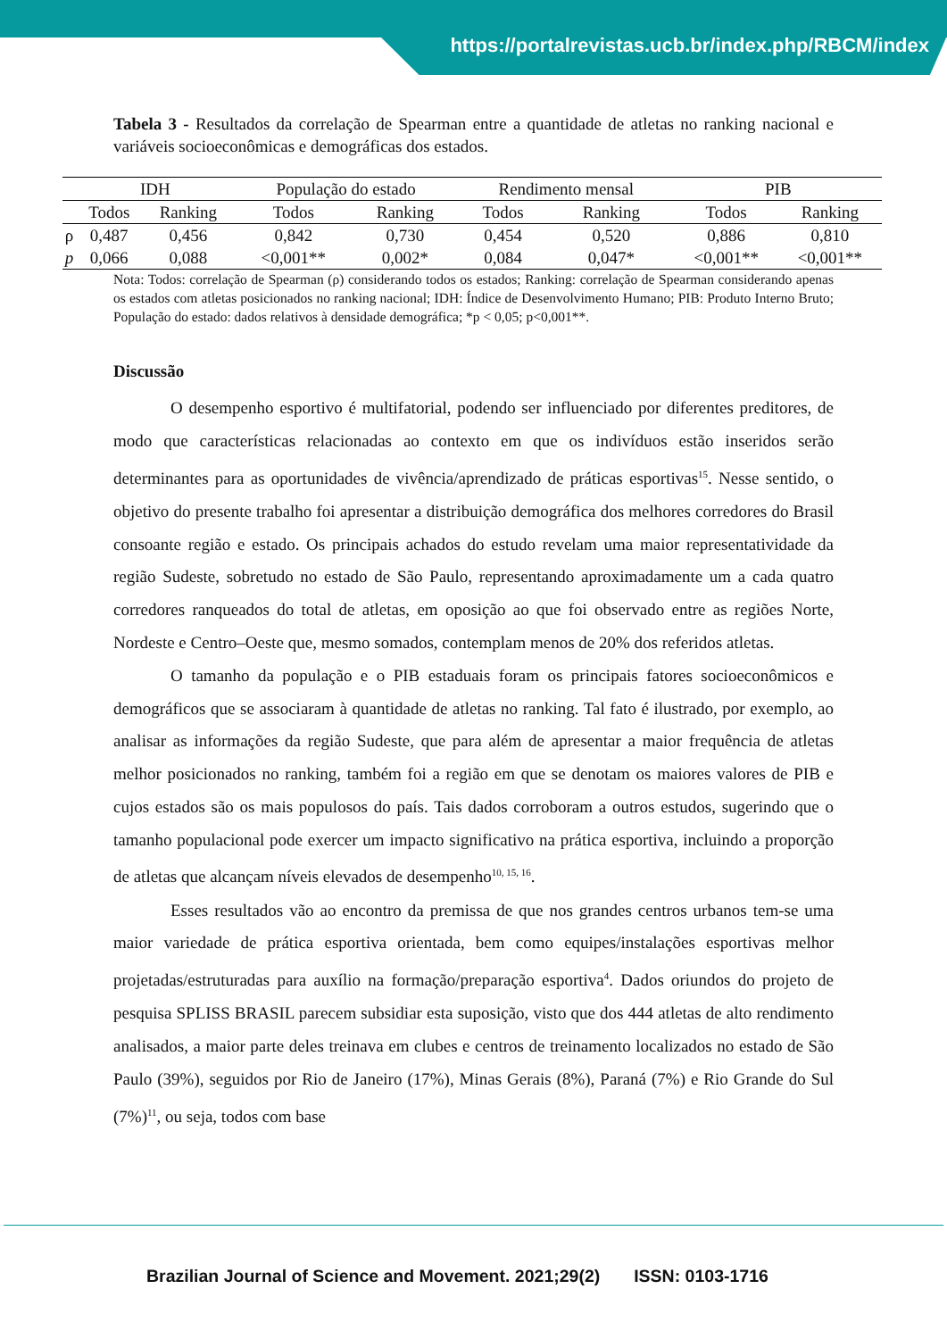https://portalrevistas.ucb.br/index.php/RBCM/index
Tabela 3 - Resultados da correlação de Spearman entre a quantidade de atletas no ranking nacional e variáveis socioeconômicas e demográficas dos estados.
| | IDH | | População do estado | | Rendimento mensal | | PIB | |
| --- | --- | --- | --- | --- | --- | --- | --- | --- |
| | Todos | Ranking | Todos | Ranking | Todos | Ranking | Todos | Ranking |
| ρ | 0,487 | 0,456 | 0,842 | 0,730 | 0,454 | 0,520 | 0,886 | 0,810 |
| p | 0,066 | 0,088 | <0,001** | 0,002* | 0,084 | 0,047* | <0,001** | <0,001** |
Nota: Todos: correlação de Spearman (ρ) considerando todos os estados; Ranking: correlação de Spearman considerando apenas os estados com atletas posicionados no ranking nacional; IDH: Índice de Desenvolvimento Humano; PIB: Produto Interno Bruto; População do estado: dados relativos à densidade demográfica; *p < 0,05; p<0,001**.
Discussão
O desempenho esportivo é multifatorial, podendo ser influenciado por diferentes preditores, de modo que características relacionadas ao contexto em que os indivíduos estão inseridos serão determinantes para as oportunidades de vivência/aprendizado de práticas esportivas<sup>15</sup>. Nesse sentido, o objetivo do presente trabalho foi apresentar a distribuição demográfica dos melhores corredores do Brasil consoante região e estado. Os principais achados do estudo revelam uma maior representatividade da região Sudeste, sobretudo no estado de São Paulo, representando aproximadamente um a cada quatro corredores ranqueados do total de atletas, em oposição ao que foi observado entre as regiões Norte, Nordeste e Centro–Oeste que, mesmo somados, contemplam menos de 20% dos referidos atletas.
O tamanho da população e o PIB estaduais foram os principais fatores socioeconômicos e demográficos que se associaram à quantidade de atletas no ranking. Tal fato é ilustrado, por exemplo, ao analisar as informações da região Sudeste, que para além de apresentar a maior frequência de atletas melhor posicionados no ranking, também foi a região em que se denotam os maiores valores de PIB e cujos estados são os mais populosos do país. Tais dados corroboram a outros estudos, sugerindo que o tamanho populacional pode exercer um impacto significativo na prática esportiva, incluindo a proporção de atletas que alcançam níveis elevados de desempenho<sup>10, 15, 16</sup>.
Esses resultados vão ao encontro da premissa de que nos grandes centros urbanos tem-se uma maior variedade de prática esportiva orientada, bem como equipes/instalações esportivas melhor projetadas/estruturadas para auxílio na formação/preparação esportiva<sup>4</sup>. Dados oriundos do projeto de pesquisa SPLISS BRASIL parecem subsidiar esta suposição, visto que dos 444 atletas de alto rendimento analisados, a maior parte deles treinava em clubes e centros de treinamento localizados no estado de São Paulo (39%), seguidos por Rio de Janeiro (17%), Minas Gerais (8%), Paraná (7%) e Rio Grande do Sul (7%)<sup>11</sup>, ou seja, todos com base
Brazilian Journal of Science and Movement. 2021;29(2) ISSN: 0103-1716